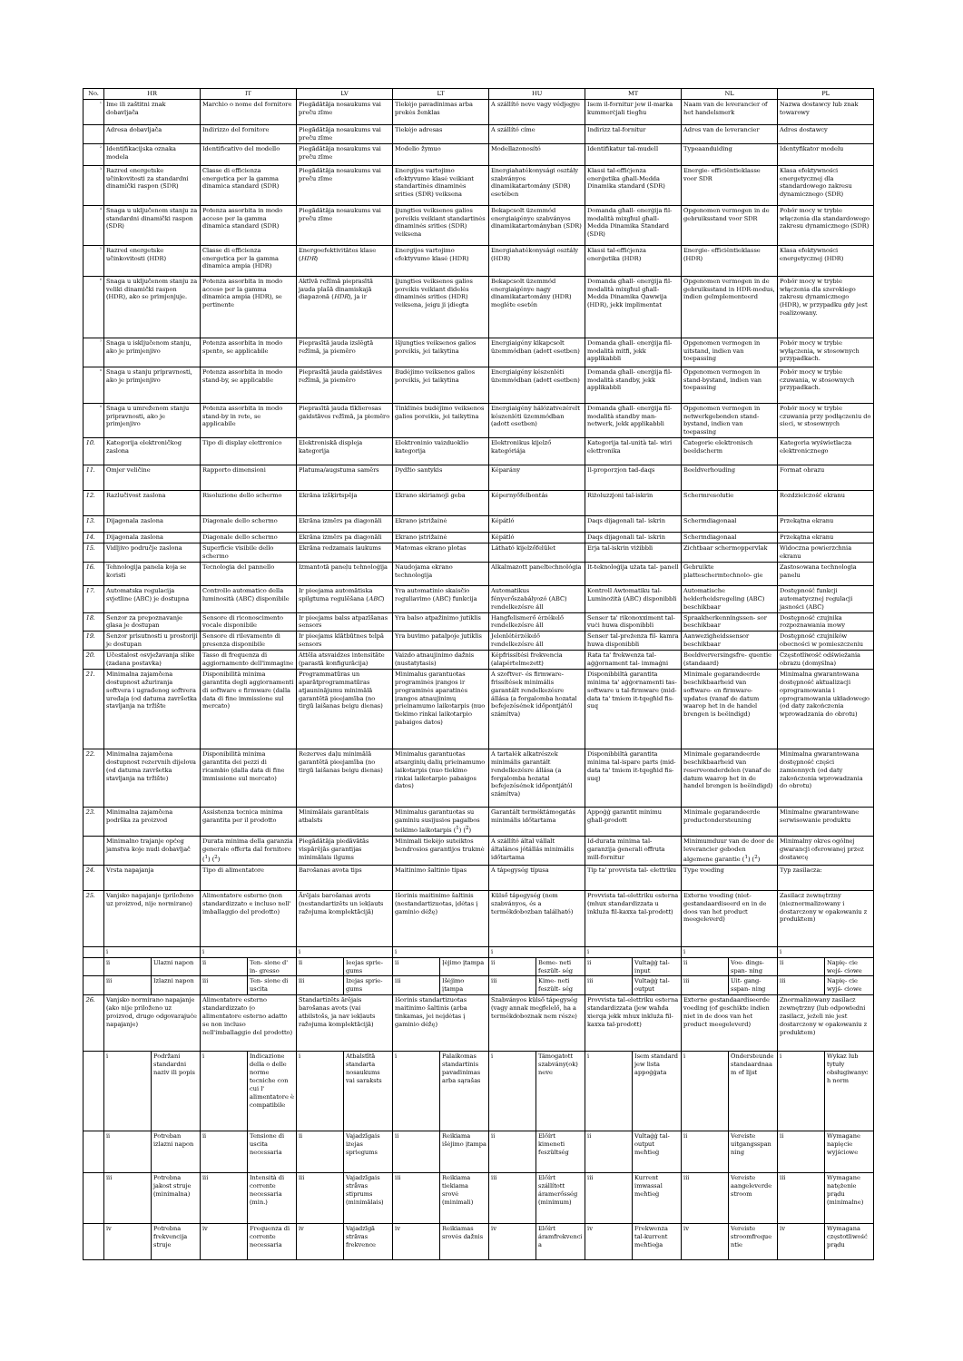| No. | HR | | IT | | LV | | LT | | HU | | MT | | NL | | PL | |
| --- | --- | --- | --- | --- | --- | --- | --- | --- | --- | --- | --- | --- | --- | --- | --- | --- |
| 1 | Ime ili zaštitni znak dobavljača | | Marchio o nome del fornitore | | Piegādātāja nosaukums vai preču zīme | | Tiekėjo pavadinimas arba prekės ženklas | | A szállító neve vagy védjegye | | Isem il-fornitur jew il-marka kummerċjali tiegħu | | Naam van de leverancier of het handelsmerk | | Nazwa dostawcy lub znak towarowy | |
| | Adresa dobavljača | | Indirizzo del fornitore | | Piegādātāja nosaukums vai preču zīme | | Tiekėjo adresas | | A szállító címe | | Indirizz tal-fornitur | | Adres van de leverancier | | Adres dostawcy | |
| 2 | Identifikacijska oznaka modela | | Identificativo del modello | | Piegādātāja nosaukums vai preču zīme | | Modelio žymuo | | Modellazonosító | | Identifikatur tal-mudell | | Typeaanduiding | | Identyfikator modelu | |
| 3 | Razred energetske učinkovitosti za standardni dinamički raspon (SDR) | | Classe di efficienza energetica per la gamma dinamica standard (SDR) | | Piegādātāja nosaukums vai preču zīme | | Energijos vartojimo efektyvumo klasė veikiant standartinės dinaminės srities (SDR) veiksena | | Energiahatékonysági osztály szabványos dinamikatartomány (SDR) esetében | | Klassi tal-effiċjenza enerġetika għall-Medda Dinamika standard (SDR) | | Energie- efficiëntieklasse voor SDR | | Klasa efektywności energetycznej dla standardowego zakresu dynamicznego (SDR) | |
| 4 | Snaga u uključenom stanju za standardni dinamički raspon (SDR) | | Potenza assorbita in modo acceso per la gamma dinamica standard (SDR) | | Piegādātāja nosaukums vai preču zīme | | Įjungties veiksenos galios poreikis veikiant standartinės dinaminės srities (SDR) veiksena | | Bekapcsolt üzemmód energiaigénye szabványos dinamikatartományban (SDR) | | Domanda għall- enerġija fil-modalità mixgħul għall-Medda Dinamika Standard (SDR) | | Opgenomen vermogen in de gebruiksstand voor SDR | | Pobór mocy w trybie włączenia dla standardowego zakresu dynamicznego (SDR) | |
| 5 | Razred energetske učinkovitosti (HDR) | | Classe di efficienza energetica per la gamma dinamica ampia (HDR) | | Energoefektivitātes klase ( HDR ) | | Energijos vartojimo efektyvumo klasė (HDR) | | Energiahatékonysági osztály (HDR) | | Klassi tal-effiċjenza enerġetika (HDR) | | Energie- efficiëntieklasse (HDR) | | Klasa efektywności energetycznej (HDR) | |
| 6 | Snaga u uključenom stanju za veliki dinamički raspon (HDR), ako se primjenjuje. | | Potenza assorbita in modo acceso per la gamma dinamica ampia (HDR), se pertinente | | Aktīvā režīmā pieprasītā jauda plašā dinamiskajā diapazonā ( HDR ), ja ir | | Įjungties veiksenos galios poreikis veikiant didelės dinaminės srities (HDR) veiksena, jeigu ji įdiegta | | Bekapcsolt üzemmód energiaigénye nagy dinamikatartomány (HDR) megléte esetén | | Domanda għall- enerġija fil-modalità mixgħul għall-Medda Dinamika Qawwija (HDR), jekk implimentat | | Opgenomen vermogen in de gebruiksstand in HDR-modus, indien geïmplementeerd | | Pobór mocy w trybie włączenia dla szerokiego zakresu dynamicznego (HDR), w przypadku gdy jest realizowany. | |
| 7 | Snaga u isključenom stanju, ako je primjenjivo | | Potenza assorbita in modo spento, se applicabile | | Pieprasītā jauda izslēgtā režīmā, ja piemēro | | Išjungties veiksenos galios poreikis, jei taikytina | | Energiaigény kikapcsolt üzemmódban (adott esetben) | | Domanda għall- enerġija fil-modalità mitfi, jekk applikabbli | | Opgenomen vermogen in uitstand, indien van toepassing | | Pobór mocy w trybie wyłączenia, w stosownych przypadkach. | |
| 8 | Snaga u stanju pripravnosti, ako je primjenjivo | | Potenza assorbita in modo stand-by, se applicabile | | Pieprasītā jauda gaidstāves režīmā, ja piemēro | | Budėjimo veiksenos galios poreikis, jei taikytina | | Energiaigény készenléti üzemmódban (adott esetben) | | Domanda għall- enerġija fil-modalità standby, jekk applikabbli | | Opgenomen vermogen in stand-bystand, indien van toepassing | | Pobór mocy w trybie czuwania, w stosownych przypadkach. | |
| 9 | Snaga u umreženom stanju pripravnosti, ako je primjenjivo | | Potenza assorbita in modo stand-by in rete, se applicabile | | Pieprasītā jauda tīklierosas gaidstāves režīmā, ja piemēro | | Tinklinės budėjimo veiksenos galios poreikis, jei taikytina | | Energiaigény hálózatvezérelt készenléti üzemmódban (adott esetben) | | Domanda għall- enerġija fil-modalità standby man-netwerk, jekk applikabbli | | Opgenomen vermogen in netwerkgebonden stand-bystand, indien van toepassing | | Pobór mocy w trybie czuwania przy podłączeniu do sieci, w stosownych | |
| 10. | Kategorija elektroničkog zaslona | | Tipo di display elettronico | | Elektroniskā displeja kategorija | | Elektroninio vaizduoklio kategorija | | Elektronikus kijelző kategóriája | | Kategorija tal-unità tal- wiri elettronika | | Categorie elektronisch beeldscherm | | Kategoria wyświetlacza elektronicznego | |
| 11. | Omjer veličine | | Rapporto dimensioni | | Platuma/augstuma samērs | | Dydžio santykis | | Képarány | | Il-proporzjon tad-daqs | | Beeldverhouding | | Format obrazu | |
| 12. | Razlučivost zaslona | | Risoluzione dello schermo | | Ekrāna izšķirtspēja | | Ekrano skiriamoji geba | | Képernyőfelbontás | | Riżoluzzjoni tal-iskrin | | Schermresolutie | | Rozdzielczość ekranu | |
| 13. | Dijagonala zaslona | | Diagonale dello schermo | | Ekrāna izmērs pa diagonāli | | Ekrano įstrižainė | | Képátló | | Daqs dijagonali tal- iskrin | | Schermdiagonaal | | Przekątna ekranu | |
| 14. | Dijagonala zaslona | | Diagonale dello schermo | | Ekrāna izmērs pa diagonāli | | Ekrano įstrižainė | | Képátló | | Daqs dijagonali tal- iskrin | | Schermdiagonaal | | Przekątna ekranu | |
| 15. | Vidljivo područje zaslona | | Superficie visibile dello schermo | | Ekrāna redzamais laukums | | Matomas ekrano plotas | | Látható kijelzőfelület | | Erja tal-iskrin viżibbli | | Zichtbaar schermoppervlak | | Widoczna powierzchnia ekranu | |
| 16. | Tehnologija panela koja se koristi | | Tecnologia del pannello | | Izmantotā paneļu tehnoloģija | | Naudojama ekrano technologija | | Alkalmazott paneltechnológia | | It-teknoloġija użata tal- panell | | Gebruikte platteschermtechnolo- gie | | Zastosowana technologia panelu | |
| 17. | Automatska regulacija svjetline (ABC) je dostupna | | Controllo automatico della luminosità (ABC) disponibile | | Ir pieejama automātiska spilgtuma regulēšana ( ABC ) | | Yra automatinio skaisčio reguliavimo (ABC) funkcija | | Automatikus fényerőszabályozó (ABC) rendelkezésre áll | | Kontroll Awtomatiku tal-Luminożità (ABC) disponibbli | | Automatische helderheidsregeling (ABC) beschikbaar | | Dostępność funkcji automatycznej regulacji jasności (ABC) | |
| 18. | Senzor za prepoznavanje glasa je dostupan | | Sensore di riconoscimento vocale disponibile | | Ir pieejams balss atpazīšanas sensors | | Yra balso atpažinimo jutiklis | | Hangfelismerő érzékelő rendelkezésre áll | | Senser ta' rikonoxximent tal-vuċi huwa disponibbli | | Spraakherkenningssen- sor beschikbaar | | Dostępność czujnika rozpoznawania mowy | |
| 19. | Senzor prisutnosti u prostoriji je dostupan | | Sensore di rilevamento di presenza disponibile | | Ir pieejams klātbūtnes telpā sensors | | Yra buvimo patalpoje jutiklis | | Jelenlétérzékelő rendelkezésre áll | | Senser tal-preżenza fil- kamra huwa disponibbli | | Aanwezigheidssensor beschikbaar | | Dostępność czujników obecności w pomieszczeniu | |
| 20. | Učestalost osvježavanja slike (zadana postavka) | | Tasso di frequenza di aggiornamento dell'immagine | | Attēla atsvaidzes intensitāte (parastā konfigurācija) | | Vaizdo atnaujinimo dažnis (nustatytasis) | | Képfrissítési frekvencia (alapértelmezett) | | Rata ta' frekwenza tal- aġġornament tal- immaġni | | Beeldverversingsfre- quentie (standaard) | | Częstotliwość odświeżania obrazu (domyślna) | |
| 21. | Minimalna zajamčena dostupnost ažuriranja softvera i ugrađenog softvera uređaja (od datuma završetka stavljanja na tržište | | Disponibilità minima garantita degli aggiornamenti di software e firmware (dalla data di fine immissione sul mercato) | | Programmatūras un aparātprogrammatūras atjauninājumu minimālā garantētā pieejamība (no tirgū laišanas beigu dienas) | | Minimalus garantuotas programinės įrangos ir programinės aparatinės įrangos atnaujinimų prieinamumo laikotarpis (nuo tiekimo rinkai laikotarpio pabaigos datos) | | A szoftver- és firmware- frissítések minimális garantált rendelkezésre állása (a forgalomba hozatal befejezésének időpontjától számítva) | | Disponibbiltà garantita minima ta' aġġornamenti tas- software u tal-firmware (mid-data ta' tmiem it-tqegħid fis-suq | | Minimale gegarandeerde beschikbaarheid van software- en firmware-updates (vanaf de datum waarop het in de handel brengen is beëindigd) | | Minimalna gwarantowana dostępność aktualizacji oprogramowania i oprogramowania układowego (od daty zakończenia wprowadzania do obrotu) | |
| 22. | Minimalna zajamčena dostupnost rezervnih dijelova (od datuma završetka stavljanja na tržište) | | Disponibilità minima garantita dei pezzi di ricambio (dalla data di fine immissione sul mercato) | | Rezerves daļu minimālā garantētā pieejamība (no tirgū laišanas beigu dienas) | | Minimalus garantuotas atsarginių dalių prieinamumo laikotarpis (nuo tiekimo rinkai laikotarpio pabaigos datos) | | A tartalék alkatrészek minimális garantált rendelkezésre állása (a forgalomba hozatal befejezésének időpontjától számítva) | | Disponibbiltà garantita minima tal-ispare parts (mid-data ta' tmiem it-tqegħid fis-suq) | | Minimale gegarandeerde beschikbaarheid van reserveonderdelen (vanaf de datum waarop het in de handel brengen is beëindigd) | | Minimalna gwarantowana dostępność części zamiennych (od daty zakończenia wprowadzania do obrotu) | |
| 23. | Minimalna zajamčena podrška za proizvod | | Assistenza tecnica minima garantita per il prodotto | | Minimālais garantētais atbalsts | | Minimalus garantuotas su gaminiu susijusios pagalbos teikimo laikotarpis (<sup>1</sup>) (<sup>2</sup>) | | Garantált terméktámogatás minimális időtartama | | Appoġġ garantit minimu għall-prodott | | Minimale gegarandeerde productondersteuning | | Minimalne gwarantowane serwisowanie produktu | |
| | Minimalno trajanje općeg jamstva koje nudi dobavljač | | Durata minima della garanzia generale offerta dal fornitore (<sup>1</sup>) (<sup>2</sup>) | | Piegādātāja piedāvātās vispārējās garantijas minimālais ilgums | | Minimali tiekėjo suteiktos bendrosios garantijos trukmė | | A szállító által vállalt általános jótállás minimális időtartama | | Id-durata minima tal-garanzija ġenerali offruta mill-fornitur | | Minimumduur van de door de leverancier geboden algemene garantie (<sup>1</sup>) (<sup>2</sup>) | | Minimalny okres ogólnej gwarancji oferowanej przez dostawcę | |
| 24. | Vrsta napajanja | | Tipo di alimentatore | | Barošanas avota tips | | Maitinimo šaltinio tipas | | A tápegység típusa | | Tip ta' provvista tal- elettriku | | Type voeding | | Typ zasilacza: | |
| 25. | Vanjsko napajanje (priloženo uz proizvod, nije normirano) | | Alimentatore esterno (non standardizzato e incluso nell' imballaggio del prodotto) | | Ārējais barošanas avots (nestandartizēts un iekļauts ražojuma komplektācijā) | | Išorinis maitinimo šaltinis (nestandartizuotas, įdėtas į gaminio dėžę) | | Külső tápegység (nem szabványos, és a termékdobozban található) | | Provvista tal-elettriku esterna (mhux standardizzata u inkluża fil-kaxxa tal-prodott) | | Externe voeding (niet-gestandaardiseerd en in de doos van het product meegeleverd) | | Zasilacz zewnętrzny (nieznormalizowany i dostarczony w opakowaniu z produktem) | |
| | i | | i | | i | | i | | i | | i | | i | | i | |
| | ii | Ulazni napon | ii | Ten- sione d' in- gresso | ii | Ieejas sprie- gums | ii | Įėjimo įtampa | ii | Beme- neti feszült- ség | ii | Vultaġġ tal-input | ii | Voe- dings- span- ning | ii | Napię- cie wejś- ciowe |
| | iii | Izlazni napon | iii | Ten- sione di uscita | iii | Izejas sprie- gums | iii | Išėjimo įtampa | iii | Kime- neti feszült- ség | iii | Vultaġġ tal-output | iii | Uit- gang- sspan- ning | iii | Napię- cie wyjś- ciowe |
| 26. | Vanjsko normirano napajanje (ako nije priloženo uz proizvod, drugo odgovarajuće napajanje) | | Alimentatore esterno standardizzato (o alimentatore esterno adatto se non incluso nell'imballaggio del prodotto) | | Standartizēts ārējais barošanas avots (vai atbilstošs, ja nav iekļauts ražojuma komplektācijā) | | Išorinis standartizuotas maitinimo šaltinis (arba tinkamas, jei neįdėtas į gaminio dėžę) | | Szabványos külső tápegység (vagy annak megfelelő, ha a termékdoboznak nem része) | | Provvista tal-elettriku esterna standardizzata (jew waħda xierqa jekk mhux inkluża fil-kaxxa tal-prodott) | | Externe gestandaardiseerde voeding (of geschikte indien niet in de doos van het product meegeleverd) | | Znormalizowany zasilacz zewnętrzny (lub odpowiedni zasilacz, jeżeli nie jest dostarczony w opakowaniu z produktem) | |
| | i | Podržani standardni naziv ili popis | i | Indicazione della o delle norme tecniche con cui l' alimentatore è compatibile | i | Atbalstītā standarta nosaukums vai saraksts | i | Palaikomas standartinis pavadinimas arba sąrašas | i | Támogatott szabvány(ok) neve | i | Isem standard jew lista appoġġata | i | Ondersteunde standaardnaam of lijst | i | Wykaz lub tytuły obsługiwanych norm |
| | ii | Potreban izlazni napon | ii | Tensione di uscita necessaria | ii | Vajadzīgais izejas spriegums | ii | Reikiama išėjimo įtampa | ii | Előírt kimeneti feszültség | ii | Vultaġġ tal-output meħtieġ | ii | Vereiste uitgangsspanning | ii | Wymagane napięcie wyjściowe |
| | iii | Potrebna jakost struje (minimalna) | iii | Intensità di corrente necessaria (min.) | iii | Vajadzīgais stråvas stiprums (minimālais) | iii | Reikiama tiekiama srovė (minimali) | iii | Előírt szállított áramerősség (minimum) | iii | Kurrent imwassal meħtieġ | iii | Vereiste aangeleverde stroom | iii | Wymagane natężenie prądu (minimalne) |
| | iv | Potrebna frekvencija struje | iv | Frequenza di corrente necessaria | iv | Vajadzīgā strāvas frekvence | iv | Reikiamas srovės dažnis | iv | Előírt áramfrekvencia | iv | Frekwenza tal-kurrent meħtieġa | iv | Vereiste stroomfrequentie | iv | Wymagana częstotliwość prądu |